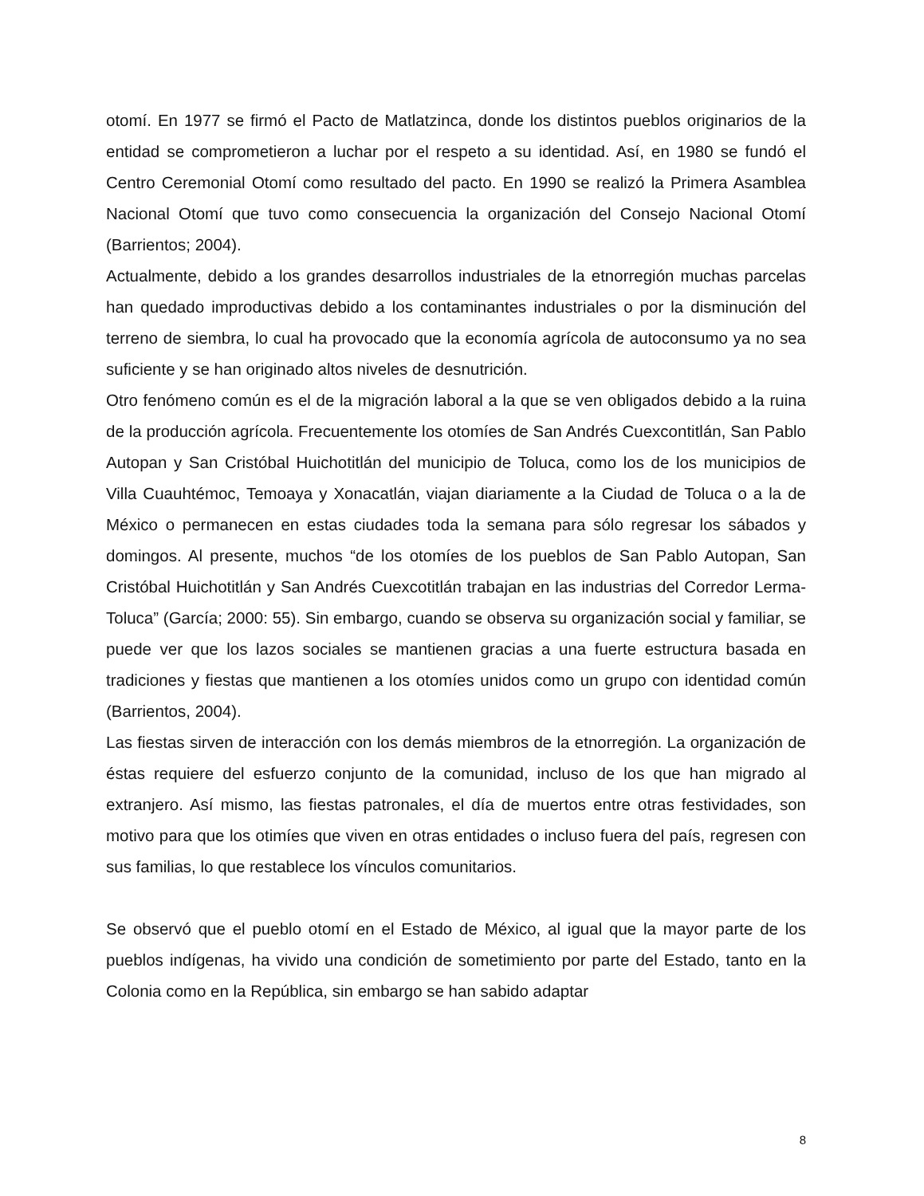otomí. En 1977 se firmó el Pacto de Matlatzinca, donde los distintos pueblos originarios de la entidad se comprometieron a luchar por el respeto a su identidad. Así, en 1980 se fundó el Centro Ceremonial Otomí como resultado del pacto. En 1990 se realizó la Primera Asamblea Nacional Otomí que tuvo como consecuencia la organización del Consejo Nacional Otomí (Barrientos; 2004).
Actualmente, debido a los grandes desarrollos industriales de la etnorregión muchas parcelas han quedado improductivas debido a los contaminantes industriales o por la disminución del terreno de siembra, lo cual ha provocado que la economía agrícola de autoconsumo ya no sea suficiente y se han originado altos niveles de desnutrición.
Otro fenómeno común es el de la migración laboral a la que se ven obligados debido a la ruina de la producción agrícola. Frecuentemente los otomíes de San Andrés Cuexcontitlán, San Pablo Autopan y San Cristóbal Huichotitlán del municipio de Toluca, como los de los municipios de Villa Cuauhtémoc, Temoaya y Xonacatlán, viajan diariamente a la Ciudad de Toluca o a la de México o permanecen en estas ciudades toda la semana para sólo regresar los sábados y domingos. Al presente, muchos “de los otomíes de los pueblos de San Pablo Autopan, San Cristóbal Huichotitlán y San Andrés Cuexcotitlán trabajan en las industrias del Corredor Lerma-Toluca” (García; 2000: 55). Sin embargo, cuando se observa su organización social y familiar, se puede ver que los lazos sociales se mantienen gracias a una fuerte estructura basada en tradiciones y fiestas que mantienen a los otomíes unidos como un grupo con identidad común (Barrientos, 2004).
Las fiestas sirven de interacción con los demás miembros de la etnorregión. La organización de éstas requiere del esfuerzo conjunto de la comunidad, incluso de los que han migrado al extranjero. Así mismo, las fiestas patronales, el día de muertos entre otras festividades, son motivo para que los otimíes que viven en otras entidades o incluso fuera del país, regresen con sus familias, lo que restablece los vínculos comunitarios.
Se observó que el pueblo otomí en el Estado de México, al igual que la mayor parte de los pueblos indígenas, ha vivido una condición de sometimiento por parte del Estado, tanto en la Colonia como en la República, sin embargo se han sabido adaptar
8